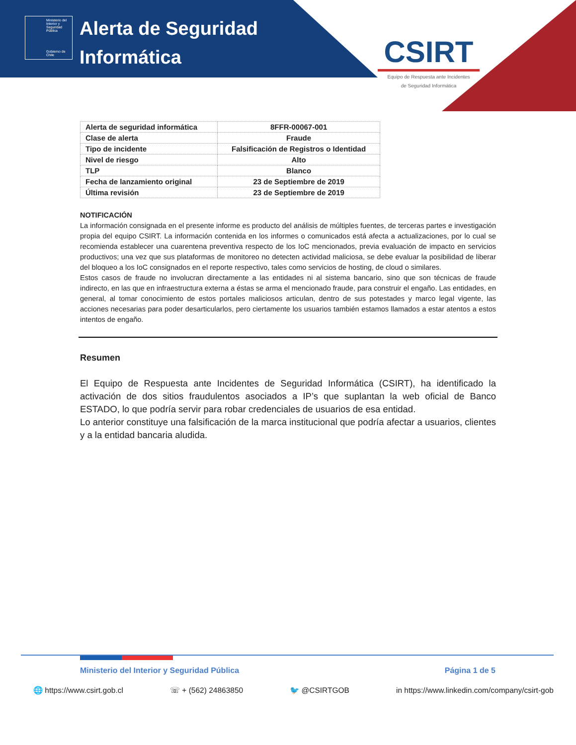Ministerio del Interior y Seguridad Pública
Gobierno de Chile
Alerta de Seguridad
Informática
CSIRT
Equipo de Respuesta ante Incidentes
de Seguridad Informática
| Alerta de seguridad informática | 8FFR-00067-001 |
| Clase de alerta | Fraude |
| Tipo de incidente | Falsificación de Registros o Identidad |
| Nivel de riesgo | Alto |
| TLP | Blanco |
| Fecha de lanzamiento original | 23 de Septiembre de 2019 |
| Última revisión | 23 de Septiembre de 2019 |
NOTIFICACIÓN
La información consignada en el presente informe es producto del análisis de múltiples fuentes, de terceras partes e investigación propia del equipo CSIRT. La información contenida en los informes o comunicados está afecta a actualizaciones, por lo cual se recomienda establecer una cuarentena preventiva respecto de los IoC mencionados, previa evaluación de impacto en servicios productivos; una vez que sus plataformas de monitoreo no detecten actividad maliciosa, se debe evaluar la posibilidad de liberar del bloqueo a los IoC consignados en el reporte respectivo, tales como servicios de hosting, de cloud o similares.
Estos casos de fraude no involucran directamente a las entidades ni al sistema bancario, sino que son técnicas de fraude indirecto, en las que en infraestructura externa a éstas se arma el mencionado fraude, para construir el engaño. Las entidades, en general, al tomar conocimiento de estos portales maliciosos articulan, dentro de sus potestades y marco legal vigente, las acciones necesarias para poder desarticularlos, pero ciertamente los usuarios también estamos llamados a estar atentos a estos intentos de engaño.
Resumen
El Equipo de Respuesta ante Incidentes de Seguridad Informática (CSIRT), ha identificado la activación de dos sitios fraudulentos asociados a IP’s que suplantan la web oficial de Banco ESTADO, lo que podría servir para robar credenciales de usuarios de esa entidad.
Lo anterior constituye una falsificación de la marca institucional que podría afectar a usuarios, clientes y a la entidad bancaria aludida.
Ministerio del Interior y Seguridad Pública Página 1 de 5
🌐 https://www.csirt.gob.cl ☏ + (562) 24863850 🐦 @CSIRTGOB in https://www.linkedin.com/company/csirt-gob